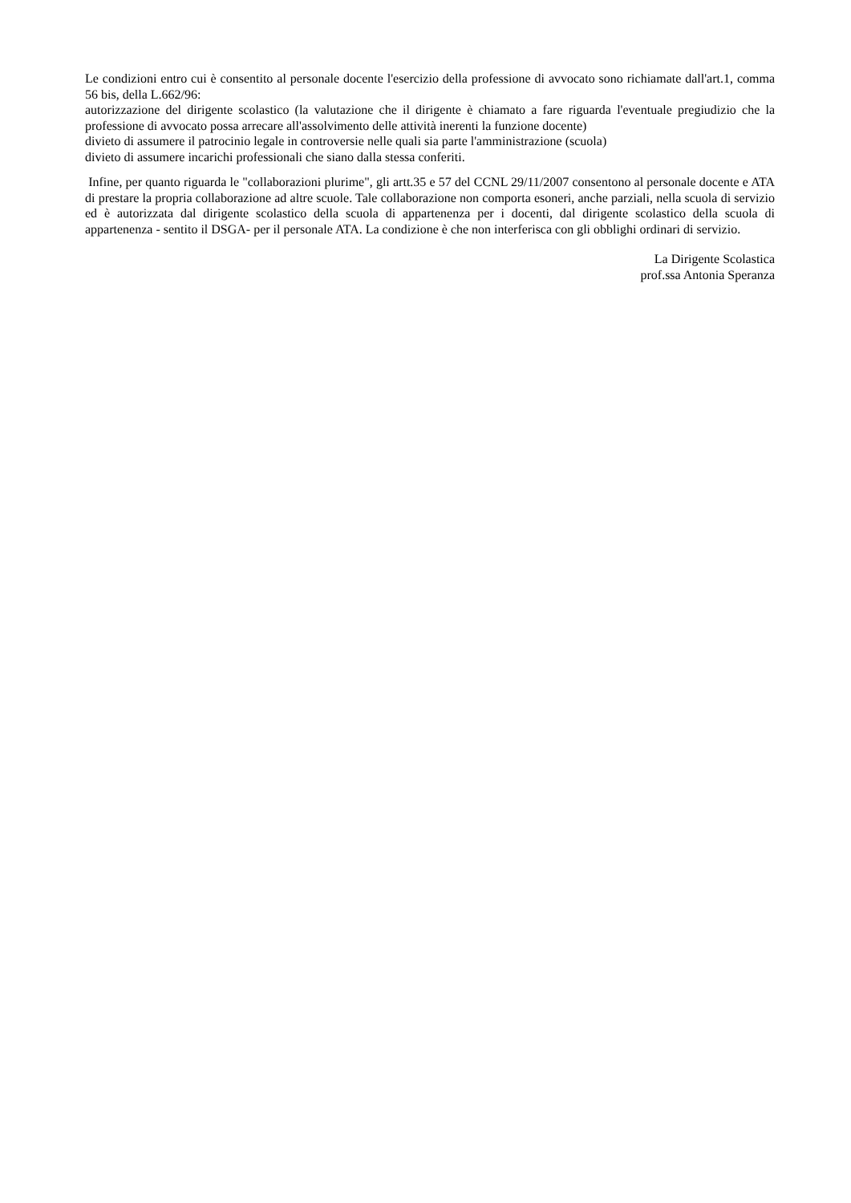Le condizioni entro cui è consentito al personale docente l'esercizio della professione di avvocato sono richiamate dall'art.1, comma 56 bis, della L.662/96:
autorizzazione del dirigente scolastico (la valutazione che il dirigente è chiamato a fare riguarda l'eventuale pregiudizio che la professione di avvocato possa arrecare all'assolvimento delle attività inerenti la funzione docente)
divieto di assumere il patrocinio legale in controversie nelle quali sia parte l'amministrazione (scuola)
divieto di assumere incarichi professionali che siano dalla stessa conferiti.
Infine, per quanto riguarda le "collaborazioni plurime", gli artt.35 e 57 del CCNL 29/11/2007 consentono al personale docente e ATA di prestare la propria collaborazione ad altre scuole. Tale collaborazione non comporta esoneri, anche parziali, nella scuola di servizio ed è autorizzata dal dirigente scolastico della scuola di appartenenza per i docenti, dal dirigente scolastico della scuola di appartenenza - sentito il DSGA- per il personale ATA. La condizione è che non interferisca con gli obblighi ordinari di servizio.
La Dirigente Scolastica
prof.ssa Antonia Speranza